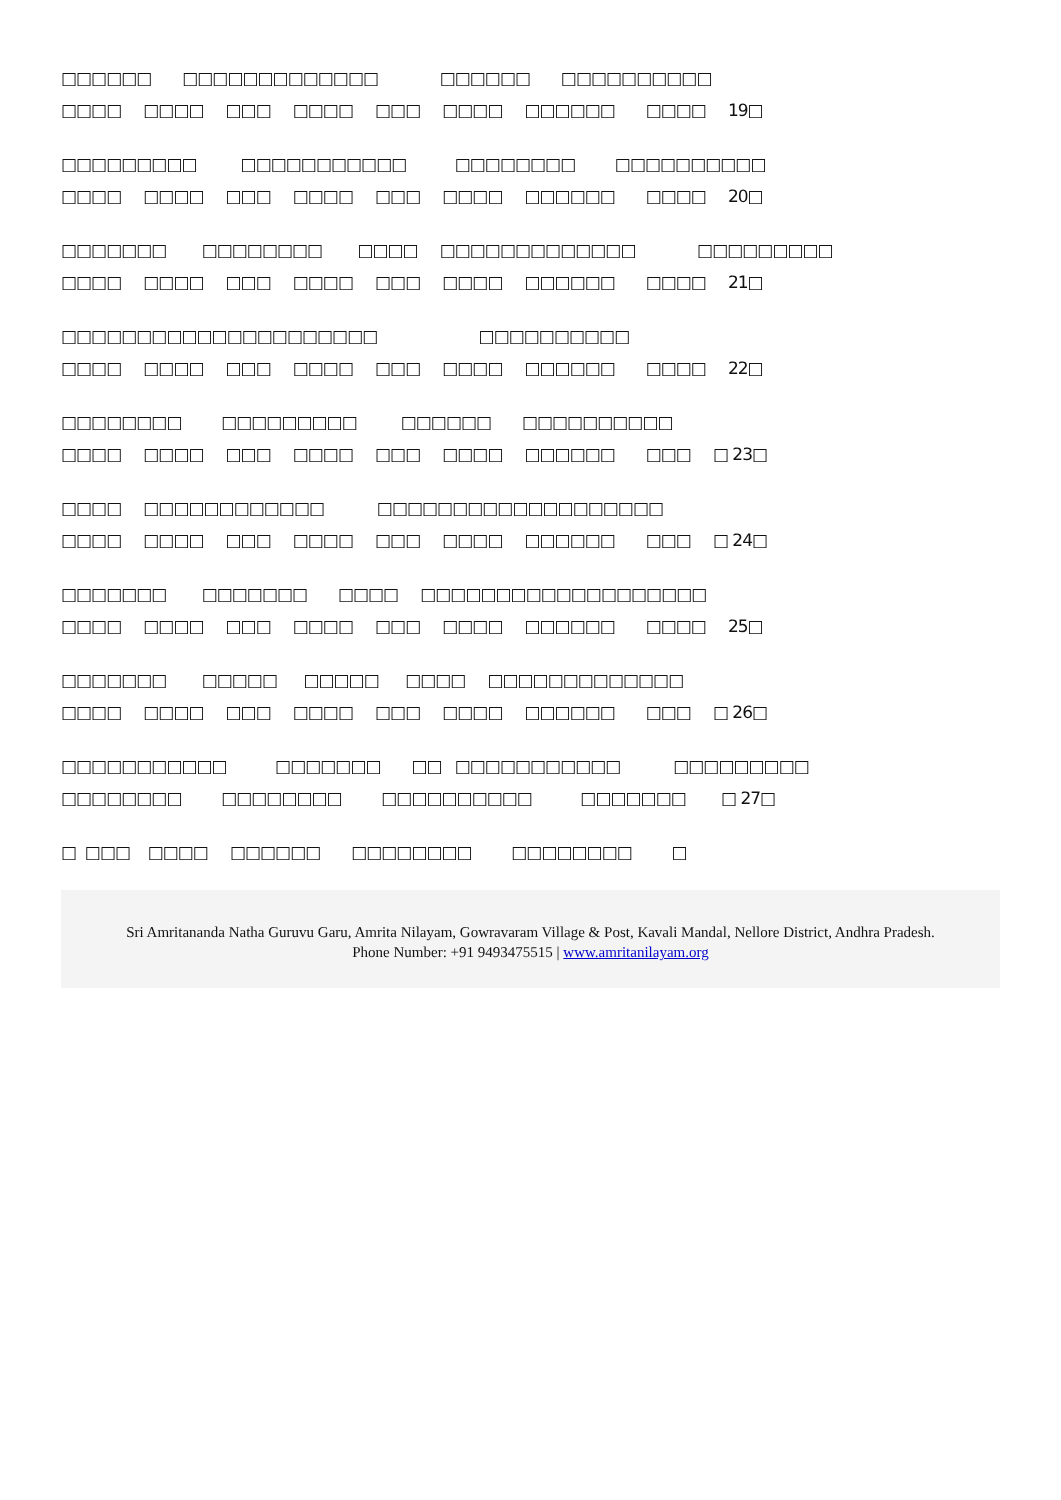□□□□□□ □□□□□□□□□□□□□ □□□□□□ □□□□□□□□□□
□□□□ □□□□ □□□ □□□□ □□□ □□□□ □□□□□□ □□□□ 19□
□□□□□□□□□ □□□□□□□□□□□ □□□□□□□□ □□□□□□□□□□
□□□□ □□□□ □□□ □□□□ □□□ □□□□ □□□□□□ □□□□ 20□
□□□□□□□ □□□□□□□□ □□□□ □□□□□□□□□□□□□ □□□□□□□□□
□□□□ □□□□ □□□ □□□□ □□□ □□□□ □□□□□□ □□□□ 21□
□□□□□□□□□□□□□□□□□□□□□ □□□□□□□□□□
□□□□ □□□□ □□□ □□□□ □□□ □□□□ □□□□□□ □□□□ 22□
□□□□□□□□ □□□□□□□□□ □□□□□□ □□□□□□□□□□
□□□□ □□□□ □□□ □□□□ □□□ □□□□ □□□□□□ □□□ □ 23□
□□□□ □□□□□□□□□□□□ □□□□□□□□□□□□□□□□□□□
□□□□ □□□□ □□□ □□□□ □□□ □□□□ □□□□□□ □□□ □ 24□
□□□□□□□ □□□□□□□ □□□□ □□□□□□□□□□□□□□□□□□□
□□□□ □□□□ □□□ □□□□ □□□ □□□□ □□□□□□ □□□□ 25□
□□□□□□□ □□□□□ □□□□□ □□□□ □□□□□□□□□□□□□
□□□□ □□□□ □□□ □□□□ □□□ □□□□ □□□□□□ □□□ □ 26□
□□□□□□□□□□□ □□□□□□□ □□ □□□□□□□□□□□ □□□□□□□□□
□□□□□□□□ □□□□□□□□ □□□□□□□□□□ □□□□□□□ □ 27□
□ □□□ □□□□ □□□□□□ □□□□□□□□ □□□□□□□□ □
Sri Amritananda Natha Guruvu Garu, Amrita Nilayam, Gowravaram Village & Post, Kavali Mandal, Nellore District, Andhra Pradesh.
Phone Number: +91 9493475515 | www.amritanilayam.org